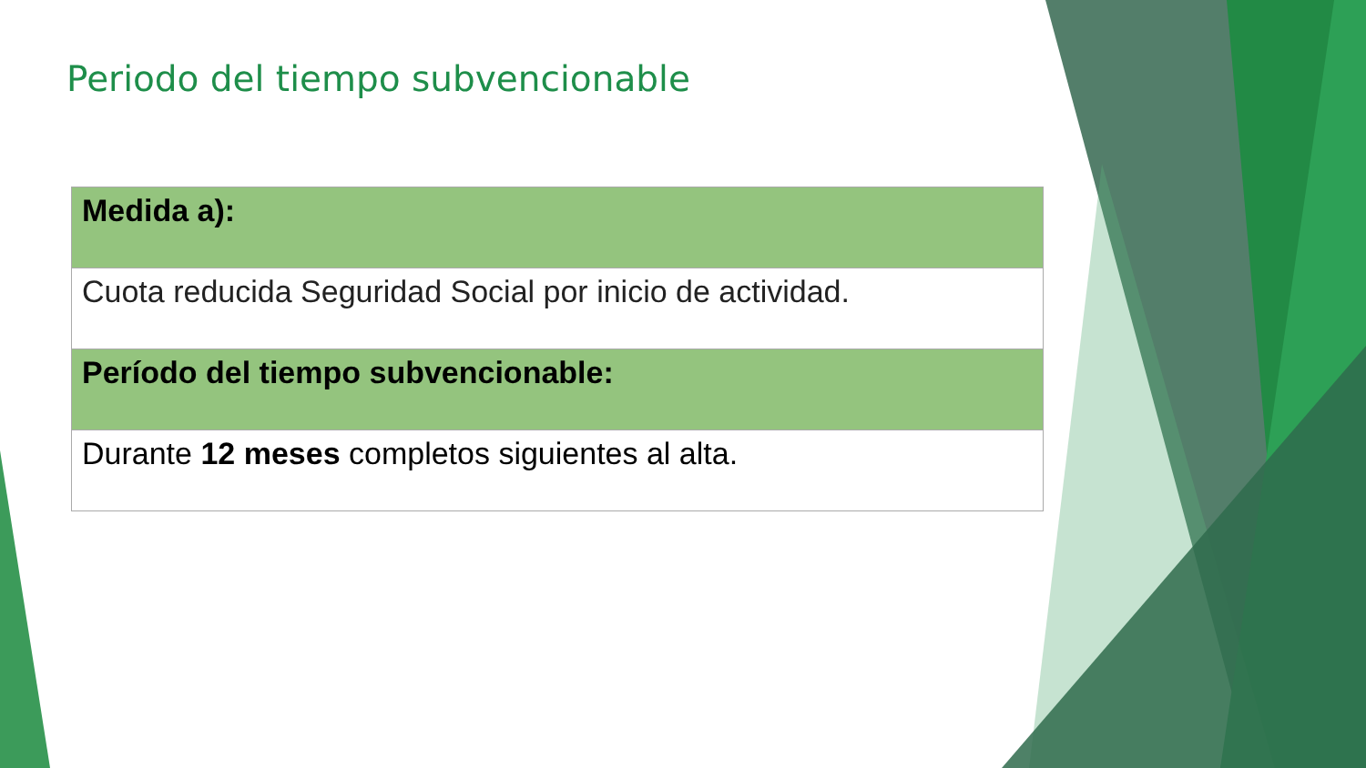Periodo del tiempo subvencionable
| Medida a): |
| Cuota reducida Seguridad Social por inicio de actividad. |
| Período del tiempo subvencionable: |
| Durante 12 meses completos siguientes al alta. |